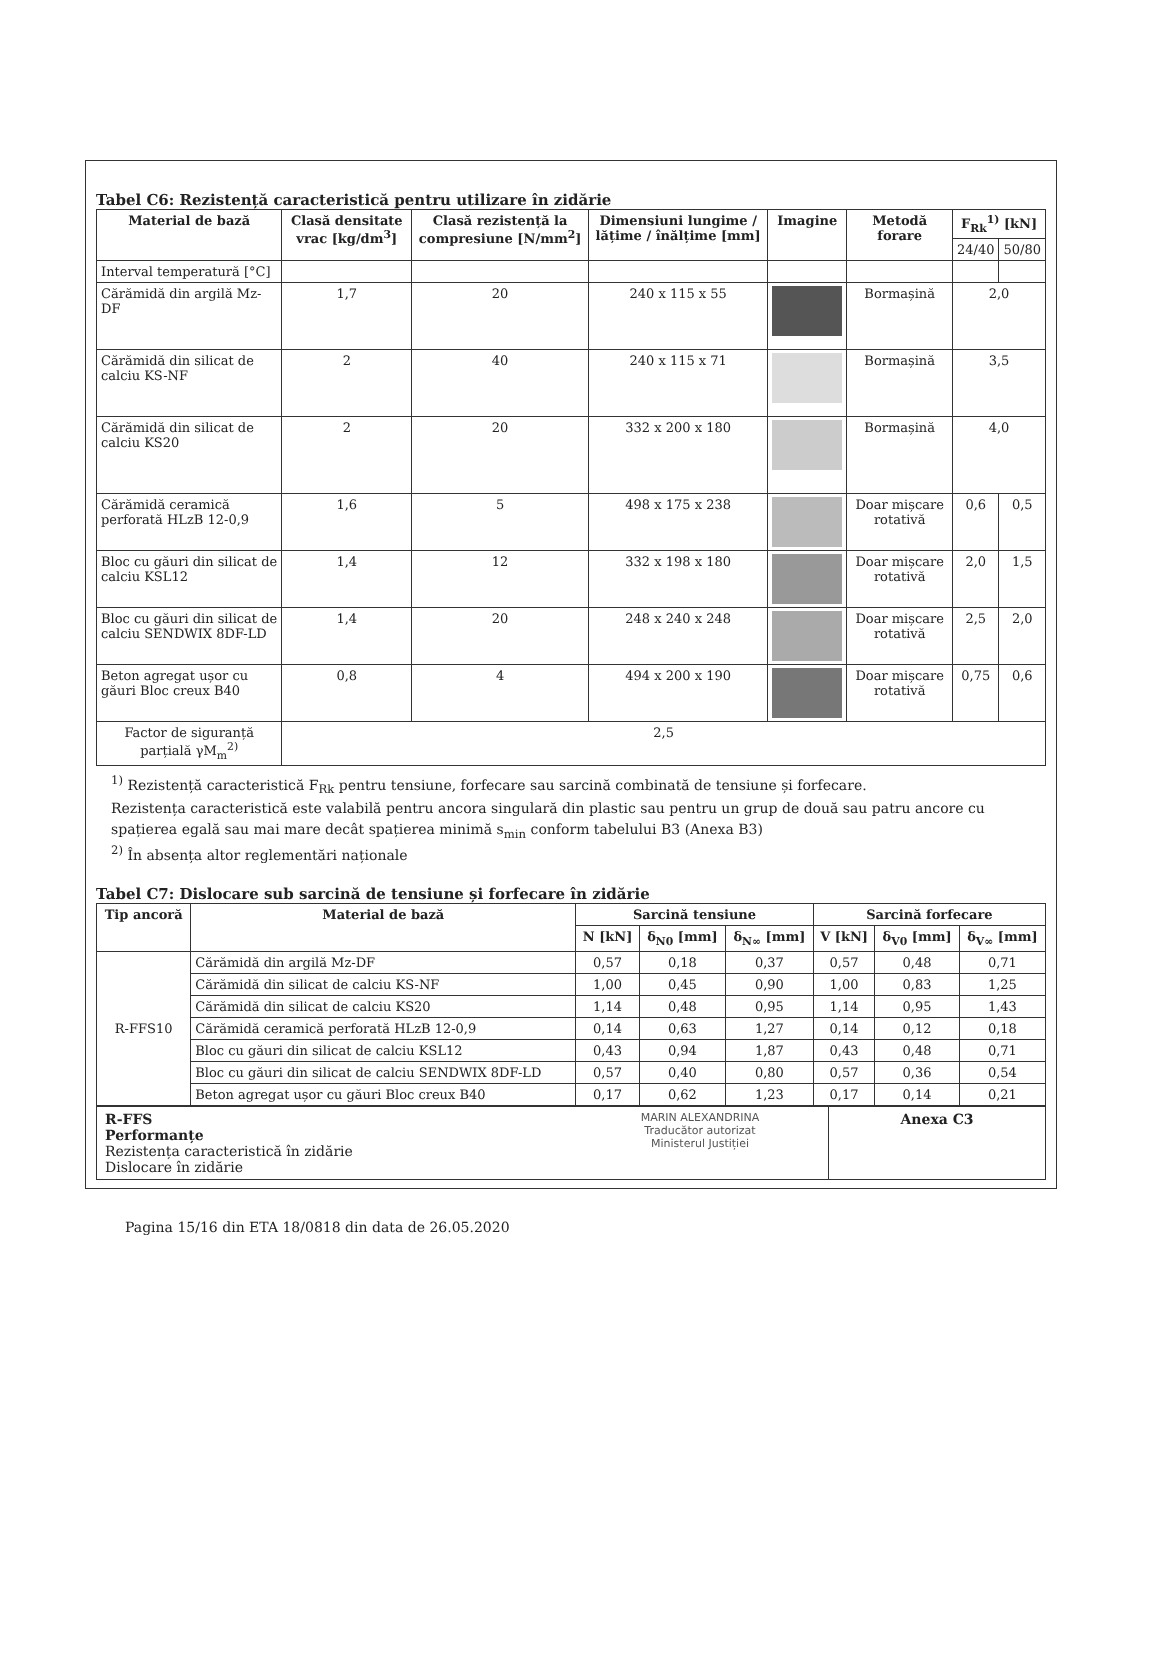Tabel C6: Rezistență caracteristică pentru utilizare în zidărie
| Material de bază | Clasă densitate vrac [kg/dm<sup>3</sup>] | Clasă rezistență la compresiune [N/mm<sup>2</sup>] | Dimensiuni lungime / lățime / înălțime [mm] | Imagine | Metodă forare | F<sub>Rk</sub><sup>1)</sup> [kN] | |
| --- | --- | --- | --- | --- | --- | --- | --- |
| | | | | | | 24/40 | 50/80 |
| Interval temperatură [°C] | | | | | | | |
| Cărămidă din argilă Mz-DF | 1,7 | 20 | 240 x 115 x 55 | | Bormașină | 2,0 | |
| Cărămidă din silicat de calciu KS-NF | 2 | 40 | 240 x 115 x 71 | | Bormașină | 3,5 | |
| Cărămidă din silicat de calciu KS20 | 2 | 20 | 332 x 200 x 180 | | Bormașină | 4,0 | |
| Cărămidă ceramică perforată HLzB 12-0,9 | 1,6 | 5 | 498 x 175 x 238 | | Doar mișcare rotativă | 0,6 | 0,5 |
| Bloc cu găuri din silicat de calciu KSL12 | 1,4 | 12 | 332 x 198 x 180 | | Doar mișcare rotativă | 2,0 | 1,5 |
| Bloc cu găuri din silicat de calciu SENDWIX 8DF-LD | 1,4 | 20 | 248 x 240 x 248 | | Doar mișcare rotativă | 2,5 | 2,0 |
| Beton agregat ușor cu găuri Bloc creux B40 | 0,8 | 4 | 494 x 200 x 190 | | Doar mișcare rotativă | 0,75 | 0,6 |
| Factor de siguranță parțială γM<sub>m</sub><sup>2)</sup> | 2,5 | | | | | | |
<sup>1)</sup> Rezistență caracteristică F<sub>Rk</sub> pentru tensiune, forfecare sau sarcină combinată de tensiune și forfecare.
Rezistența caracteristică este valabilă pentru ancora singulară din plastic sau pentru un grup de două sau patru ancore cu spațierea egală sau mai mare decât spațierea minimă s<sub>min</sub> conform tabelului B3 (Anexa B3)
<sup>2)</sup> În absența altor reglementări naționale
Tabel C7: Dislocare sub sarcină de tensiune și forfecare în zidărie
| Tip ancoră | Material de bază | Sarcină tensiune | | | Sarcină forfecare | | |
| --- | --- | --- | --- | --- | --- | --- | --- |
| | | N [kN] | δ<sub>N0</sub> [mm] | δ<sub>N∞</sub> [mm] | V [kN] | δ<sub>V0</sub> [mm] | δ<sub>V∞</sub> [mm] |
| R-FFS10 | Cărămidă din argilă Mz-DF | 0,57 | 0,18 | 0,37 | 0,57 | 0,48 | 0,71 |
| | Cărămidă din silicat de calciu KS-NF | 1,00 | 0,45 | 0,90 | 1,00 | 0,83 | 1,25 |
| | Cărămidă din silicat de calciu KS20 | 1,14 | 0,48 | 0,95 | 1,14 | 0,95 | 1,43 |
| | Cărămidă ceramică perforată HLzB 12-0,9 | 0,14 | 0,63 | 1,27 | 0,14 | 0,12 | 0,18 |
| | Bloc cu găuri din silicat de calciu KSL12 | 0,43 | 0,94 | 1,87 | 0,43 | 0,48 | 0,71 |
| | Bloc cu găuri din silicat de calciu SENDWIX 8DF-LD | 0,57 | 0,40 | 0,80 | 0,57 | 0,36 | 0,54 |
| | Beton agregat ușor cu găuri Bloc creux B40 | 0,17 | 0,62 | 1,23 | 0,17 | 0,14 | 0,21 |
R-FFS
Performanțe
Rezistența caracteristică în zidărie
Dislocare în zidărie
MARIN ALEXANDRINA
Traducător autorizat
Ministerul Justiției
Anexa C3
Pagina 15/16 din ETA 18/0818 din data de 26.05.2020